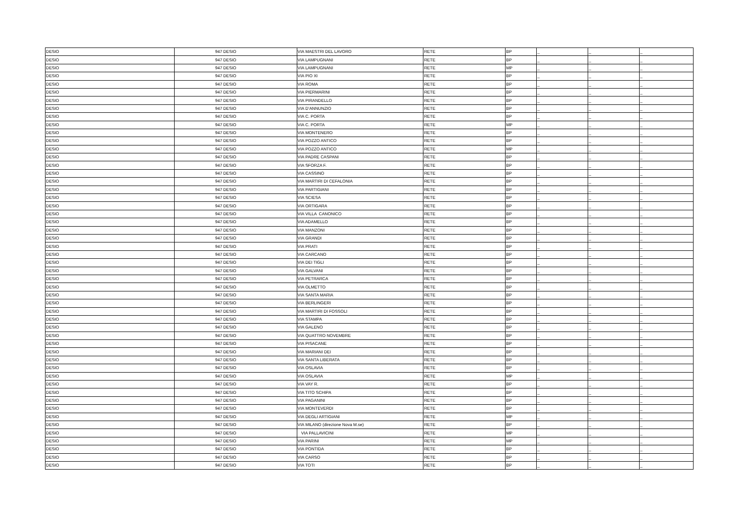| DESIO | 947 | DESIO | VIA MAESTRI DEL LAVORO | RETE | BP | _ | _ | _ |
| DESIO | 947 | DESIO | VIA LAMPUGNANI | RETE | BP | _ | _ | _ |
| DESIO | 947 | DESIO | VIA LAMPUGNANI | RETE | MP | _ | _ | _ |
| DESIO | 947 | DESIO | VIA PIO XI | RETE | BP | _ | _ | _ |
| DESIO | 947 | DESIO | VIA ROMA | RETE | BP | _ | _ | _ |
| DESIO | 947 | DESIO | VIA PIERMARINI | RETE | BP | _ | _ | _ |
| DESIO | 947 | DESIO | VIA PIRANDELLO | RETE | BP | _ | _ | _ |
| DESIO | 947 | DESIO | VIA D’ANNUNZIO | RETE | BP | _ | _ | _ |
| DESIO | 947 | DESIO | VIA C. PORTA | RETE | BP | _ | _ | _ |
| DESIO | 947 | DESIO | VIA C. PORTA | RETE | MP | _ | _ | _ |
| DESIO | 947 | DESIO | VIA MONTENERO | RETE | BP | _ | _ | _ |
| DESIO | 947 | DESIO | VIA POZZO ANTICO | RETE | BP | _ | _ | _ |
| DESIO | 947 | DESIO | VIA POZZO ANTICO | RETE | MP | _ | _ | _ |
| DESIO | 947 | DESIO | VIA PADRE CASPANI | RETE | BP | _ | _ | _ |
| DESIO | 947 | DESIO | VIA SFORZA F. | RETE | BP | _ | _ | _ |
| DESIO | 947 | DESIO | VIA CASSINO | RETE | BP | _ | _ | _ |
| DESIO | 947 | DESIO | VIA MARTIRI DI CEFALONIA | RETE | BP | _ | _ | _ |
| DESIO | 947 | DESIO | VIA PARTIGIANI | RETE | BP | _ | _ | _ |
| DESIO | 947 | DESIO | VIA SCIESA | RETE | BP | _ | _ | _ |
| DESIO | 947 | DESIO | VIA ORTIGARA | RETE | BP | _ | _ | _ |
| DESIO | 947 | DESIO | VIA VILLA CANONICO | RETE | BP | _ | _ | _ |
| DESIO | 947 | DESIO | VIA ADAMELLO | RETE | BP | _ | _ | _ |
| DESIO | 947 | DESIO | VIA MANZONI | RETE | BP | _ | _ | _ |
| DESIO | 947 | DESIO | VIA GRANDI | RETE | BP | _ | _ | _ |
| DESIO | 947 | DESIO | VIA PRATI | RETE | BP | _ | _ | _ |
| DESIO | 947 | DESIO | VIA CARCANO | RETE | BP | _ | _ | _ |
| DESIO | 947 | DESIO | VIA DEI TIGLI | RETE | BP | _ | _ | _ |
| DESIO | 947 | DESIO | VIA GALVANI | RETE | BP | _ | _ | _ |
| DESIO | 947 | DESIO | VIA PETRARCA | RETE | BP | _ | _ | _ |
| DESIO | 947 | DESIO | VIA OLMETTO | RETE | BP | _ | _ | _ |
| DESIO | 947 | DESIO | VIA SANTA MARIA | RETE | BP | _ | _ | _ |
| DESIO | 947 | DESIO | VIA BERLINGERI | RETE | BP | _ | _ | _ |
| DESIO | 947 | DESIO | VIA MARTIRI DI FOSSOLI | RETE | BP | _ | _ | _ |
| DESIO | 947 | DESIO | VIA STAMPA | RETE | BP | _ | _ | _ |
| DESIO | 947 | DESIO | VIA GALENO | RETE | BP | _ | _ | _ |
| DESIO | 947 | DESIO | VIA QUATTRO NOVEMBRE | RETE | BP | _ | _ | _ |
| DESIO | 947 | DESIO | VIA PISACANE | RETE | BP | _ | _ | _ |
| DESIO | 947 | DESIO | VIA MARIANI DEI | RETE | BP | _ | _ | _ |
| DESIO | 947 | DESIO | VIA SANTA LIBERATA | RETE | BP | _ | _ | _ |
| DESIO | 947 | DESIO | VIA OSLAVIA | RETE | BP | _ | _ | _ |
| DESIO | 947 | DESIO | VIA OSLAVIA | RETE | MP | _ | _ | _ |
| DESIO | 947 | DESIO | VIA VAY R. | RETE | BP | _ | _ | _ |
| DESIO | 947 | DESIO | VIA TITO SCHIPA | RETE | BP | _ | _ | _ |
| DESIO | 947 | DESIO | VIA PAGANINI | RETE | BP | _ | _ | _ |
| DESIO | 947 | DESIO | VIA MONTEVERDI | RETE | BP | _ | _ | _ |
| DESIO | 947 | DESIO | VIA DEGLI ARTIGIANI | RETE | MP | _ | _ | _ |
| DESIO | 947 | DESIO | VIA MILANO (direzione Nova M.se) | RETE | BP | _ | _ | _ |
| DESIO | 947 | DESIO | VIA PALLAVICINI | RETE | MP | _ | _ | _ |
| DESIO | 947 | DESIO | VIA PARINI | RETE | MP | _ | _ | _ |
| DESIO | 947 | DESIO | VIA PONTIDA | RETE | BP | _ | _ | _ |
| DESIO | 947 | DESIO | VIA CARSO | RETE | BP | _ | _ | _ |
| DESIO | 947 | DESIO | VIA TOTI | RETE | BP | _ | _ | _ |